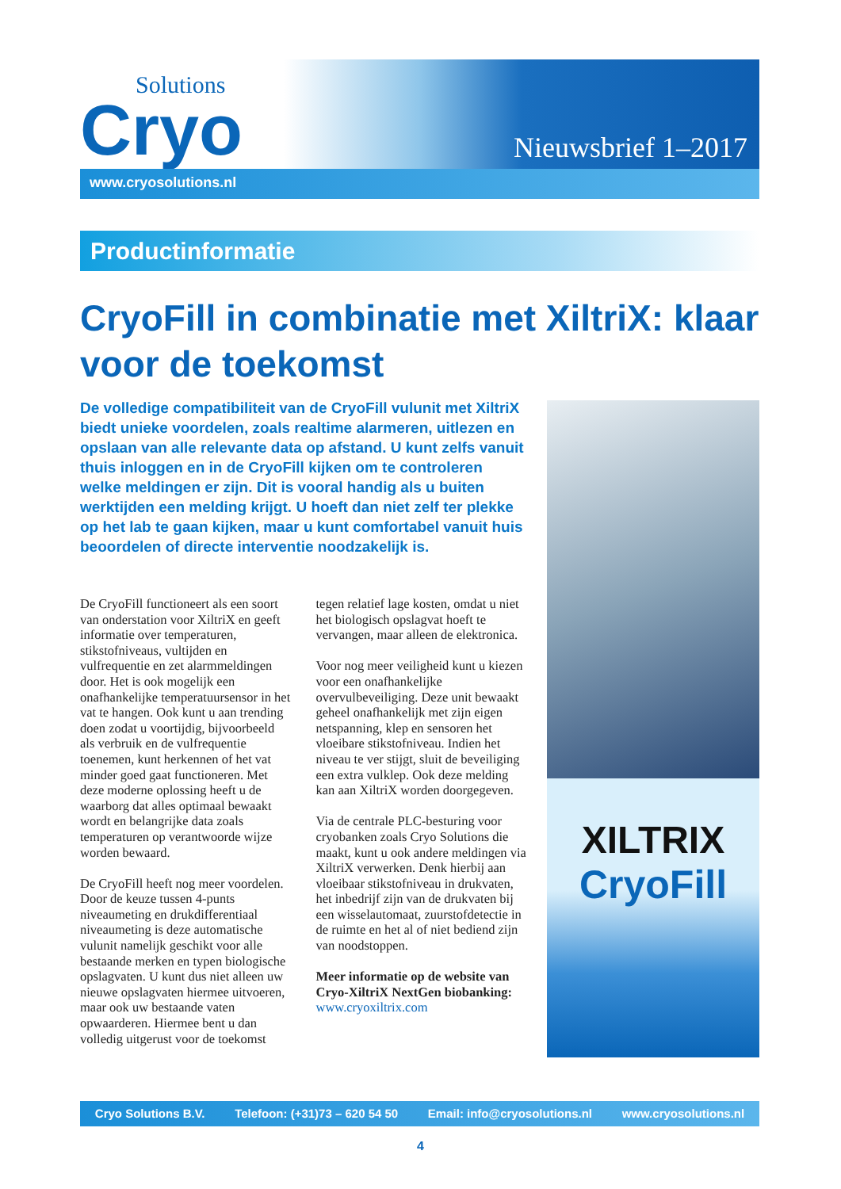Solutions
Cryo
Nieuwsbrief 1–2017
www.cryosolutions.nl
Productinformatie
CryoFill in combinatie met XiltriX: klaar voor de toekomst
De volledige compatibiliteit van de CryoFill vulunit met XiltriX biedt unieke voordelen, zoals realtime alarmeren, uitlezen en opslaan van alle relevante data op afstand. U kunt zelfs vanuit thuis inloggen en in de CryoFill kijken om te controleren welke meldingen er zijn. Dit is vooral handig als u buiten werktijden een melding krijgt. U hoeft dan niet zelf ter plekke op het lab te gaan kijken, maar u kunt comfortabel vanuit huis beoordelen of directe interventie noodzakelijk is.
De CryoFill functioneert als een soort van onderstation voor XiltriX en geeft informatie over temperaturen, stikstofniveaus, vultijden en vulfrequentie en zet alarmmeldingen door. Het is ook mogelijk een onafhankelijke temperatuursensor in het vat te hangen. Ook kunt u aan trending doen zodat u voortijdig, bijvoorbeeld als verbruik en de vulfrequentie toenemen, kunt herkennen of het vat minder goed gaat functioneren. Met deze moderne oplossing heeft u de waarborg dat alles optimaal bewaakt wordt en belangrijke data zoals temperaturen op verantwoorde wijze worden bewaard.
De CryoFill heeft nog meer voordelen. Door de keuze tussen 4-punts niveaumeting en drukdifferentiaal niveaumeting is deze automatische vulunit namelijk geschikt voor alle bestaande merken en typen biologische opslagvaten. U kunt dus niet alleen uw nieuwe opslagvaten hiermee uitvoeren, maar ook uw bestaande vaten opwaarderen. Hiermee bent u dan volledig uitgerust voor de toekomst
tegen relatief lage kosten, omdat u niet het biologisch opslagvat hoeft te vervangen, maar alleen de elektronica.
Voor nog meer veiligheid kunt u kiezen voor een onafhankelijke overvulbeveiliging. Deze unit bewaakt geheel onafhankelijk met zijn eigen netspanning, klep en sensoren het vloeibare stikstofniveau. Indien het niveau te ver stijgt, sluit de beveiliging een extra vulklep. Ook deze melding kan aan XiltriX worden doorgegeven.
Via de centrale PLC-besturing voor cryobanken zoals Cryo Solutions die maakt, kunt u ook andere meldingen via XiltriX verwerken. Denk hierbij aan vloeibaar stikstofniveau in drukvaten, het inbedrijf zijn van de drukvaten bij een wisselautomaat, zuurstofdetectie in de ruimte en het al of niet bediend zijn van noodstoppen.
Meer informatie op de website van Cryo-XiltriX NextGen biobanking:
www.cryoxiltrix.com
XILTRIX
CryoFill
Cryo Solutions B.V. Telefoon: (+31)73 – 620 54 50 Email: info@cryosolutions.nl www.cryosolutions.nl
4